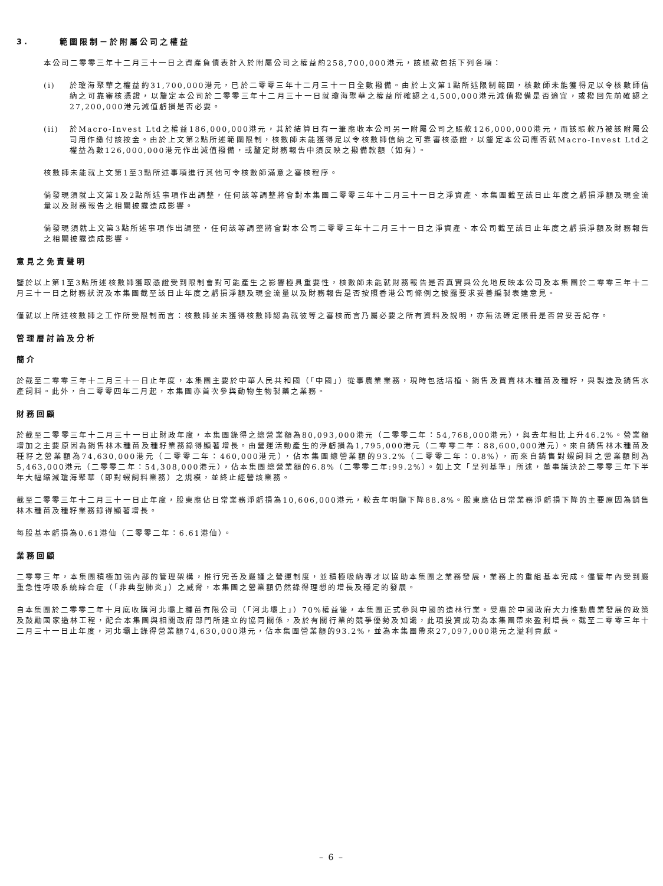3. 範圍限制－於附屬公司之權益
本公司二零零三年十二月三十一日之資產負債表計入於附屬公司之權益約258,700,000港元，該賬款包括下列各項：
(i) 於瓊海聚華之權益約31,700,000港元，已於二零零三年十二月三十一日全數撥備。由於上文第1點所述限制範圍，核數師未能獲得足以令核數師信納之可靠審核憑證，以釐定本公司於二零零三年十二月三十一日就瓊海聚華之權益所確認之4,500,000港元減值撥備是否適宜，或撥回先前確認之27,200,000港元減值虧損是否必要。
(ii) 於Macro-Invest Ltd之權益186,000,000港元，其於結算日有一筆應收本公司另一附屬公司之賬款126,000,000港元，而該賬款乃被該附屬公司用作繳付該按金。由於上文第2點所述範圍限制，核數師未能獲得足以令核數師信納之可靠審核憑證，以釐定本公司應否就Macro-Invest Ltd之權益為數126,000,000港元作出減值撥備，或釐定財務報告中須反映之撥備款額（如有）。
核數師未能就上文第1至3點所述事項進行其他可令核數師滿意之審核程序。
倘發現須就上文第1及2點所述事項作出調整，任何該等調整將會對本集團二零零三年十二月三十一日之淨資產、本集團截至該日止年度之虧損淨額及現金流量以及財務報告之相關披露造成影響。
倘發現須就上文第3點所述事項作出調整，任何該等調整將會對本公司二零零三年十二月三十一日之淨資產、本公司截至該日止年度之虧損淨額及財務報告之相關披露造成影響。
意見之免責聲明
鑒於以上第1至3點所述核數師獲取憑證受到限制會對可能產生之影響極具重要性，核數師未能就財務報告是否真實與公允地反映本公司及本集團於二零零三年十二月三十一日之財務狀況及本集團截至該日止年度之虧損淨額及現金流量以及財務報告是否按照香港公司條例之披露要求妥善編製表達意見。
僅就以上所述核數師之工作所受限制而言：核數師並未獲得核數師認為就彼等之審核而言乃屬必要之所有資料及說明，亦無法確定賬冊是否曾妥善記存。
管理層討論及分析
簡介
於截至二零零三年十二月三十一日止年度，本集團主要於中華人民共和國（「中國」）從事農業業務，現時包括培植、銷售及買賣林木種苗及種籽，與製造及銷售水產飼料。此外，自二零零四年二月起，本集團亦首次參與動物生物製藥之業務。
財務回顧
於截至二零零三年十二月三十一日止財政年度，本集團錄得之總營業額為80,093,000港元（二零零二年：54,768,000港元），與去年相比上升46.2%。營業額增加之主要原因為銷售林木種苗及種籽業務錄得顯著增長。由營運活動產生的淨虧損為1,795,000港元（二零零二年：88,600,000港元）。來自銷售林木種苗及種籽之營業額為74,630,000港元（二零零二年：460,000港元），佔本集團總營業額的93.2%（二零零二年：0.8%），而來自銷售對蝦飼料之營業額則為5,463,000港元（二零零二年：54,308,000港元），佔本集團總營業額的6.8%（二零零二年:99.2%）。如上文「呈列基準」所述，董事議決於二零零三年下半年大幅縮減瓊海聚華（即對蝦飼料業務）之規模，並終止經營該業務。
截至二零零三年十二月三十一日止年度，股東應佔日常業務淨虧損為10,606,000港元，較去年明顯下降88.8%。股東應佔日常業務淨虧損下降的主要原因為銷售林木種苗及種籽業務錄得顯著增長。
每股基本虧損為0.61港仙（二零零二年：6.61港仙）。
業務回顧
二零零三年，本集團積極加強內部的管理架構，推行完善及嚴謹之營運制度，並積極吸納專才以協助本集團之業務發展，業務上的重組基本完成。儘管年內受到嚴重急性呼吸系統綜合症（「非典型肺炎」）之威脅，本集團之營業額仍然錄得理想的增長及穩定的發展。
自本集團於二零零二年十月底收購河北壩上種苗有限公司（「河北壩上」）70%權益後，本集團正式參與中國的造林行業。受惠於中國政府大力推動農業發展的政策及鼓勵國家造林工程，配合本集團與相關政府部門所建立的協同關係，及於有關行業的競爭優勢及知識，此項投資成功為本集團帶來盈利增長。截至二零零三年十二月三十一日止年度，河北壩上錄得營業額74,630,000港元，佔本集團營業額的93.2%，並為本集團帶來27,097,000港元之溢利貢獻。
– 6 –